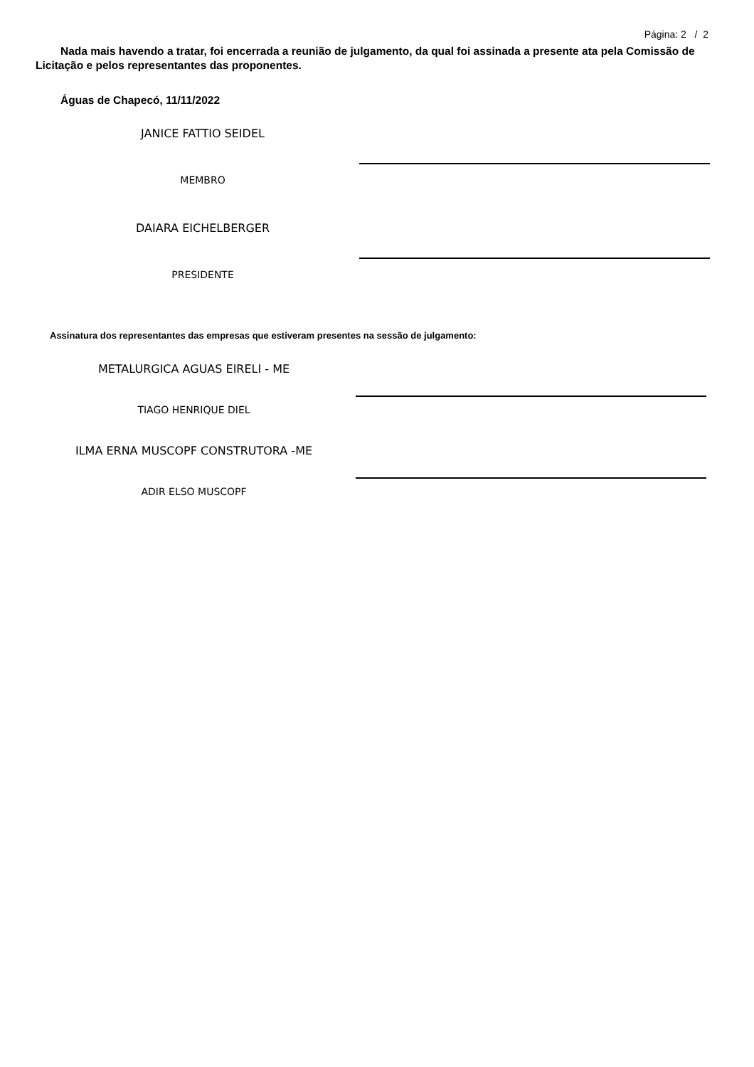Página: 2 / 2
Nada mais havendo a tratar, foi encerrada a reunião de julgamento, da qual foi assinada a presente ata pela Comissão de Licitação e pelos representantes das proponentes.
Águas de Chapecó, 11/11/2022
JANICE FATTIO SEIDEL
MEMBRO
DAIARA EICHELBERGER
PRESIDENTE
Assinatura dos representantes das empresas que estiveram presentes na sessão de julgamento:
METALURGICA AGUAS EIRELI - ME
TIAGO HENRIQUE DIEL
ILMA ERNA MUSCOPF CONSTRUTORA -ME
ADIR ELSO MUSCOPF